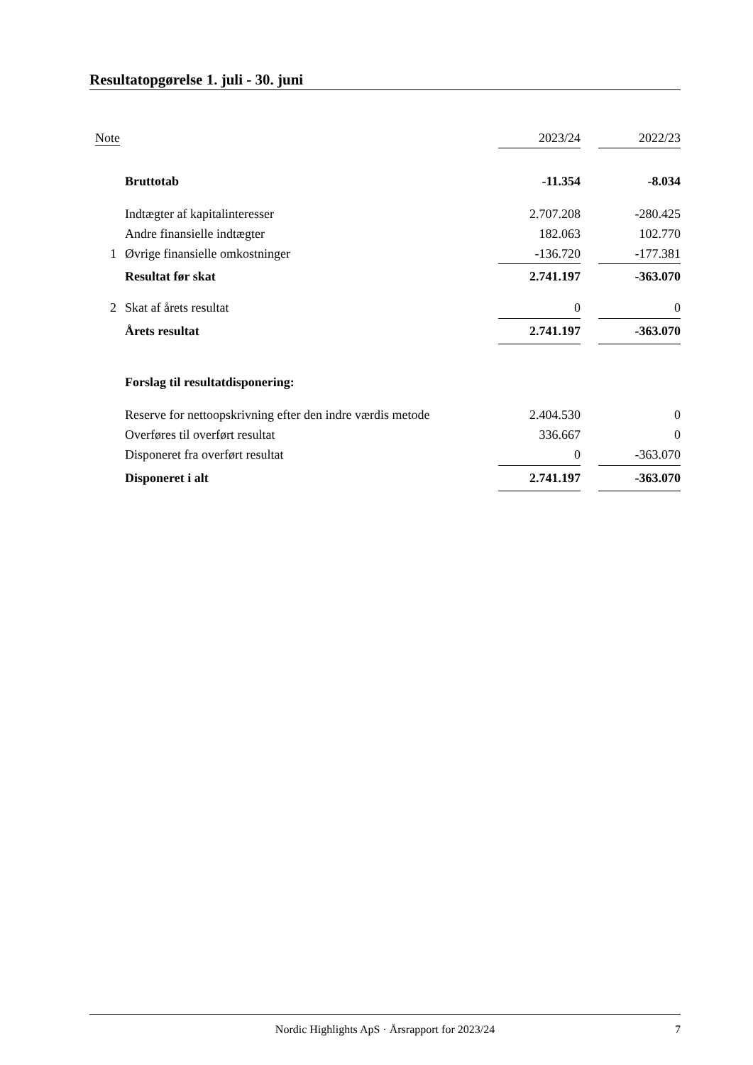Resultatopgørelse 1. juli - 30. juni
| Note | | 2023/24 | | 2022/23 |
| --- | --- | --- | --- | --- |
| | Bruttotab | -11.354 | | -8.034 |
| | Indtægter af kapitalinteresser | 2.707.208 | | -280.425 |
| | Andre finansielle indtægter | 182.063 | | 102.770 |
| 1 | Øvrige finansielle omkostninger | -136.720 | | -177.381 |
| | Resultat før skat | 2.741.197 | | -363.070 |
| 2 | Skat af årets resultat | 0 | | 0 |
| | Årets resultat | 2.741.197 | | -363.070 |
| | Forslag til resultatdisponering: | | | |
| | Reserve for nettoopskrivning efter den indre værdis metode | 2.404.530 | | 0 |
| | Overføres til overført resultat | 336.667 | | 0 |
| | Disponeret fra overført resultat | 0 | | -363.070 |
| | Disponeret i alt | 2.741.197 | | -363.070 |
Nordic Highlights ApS · Årsrapport for 2023/24
7